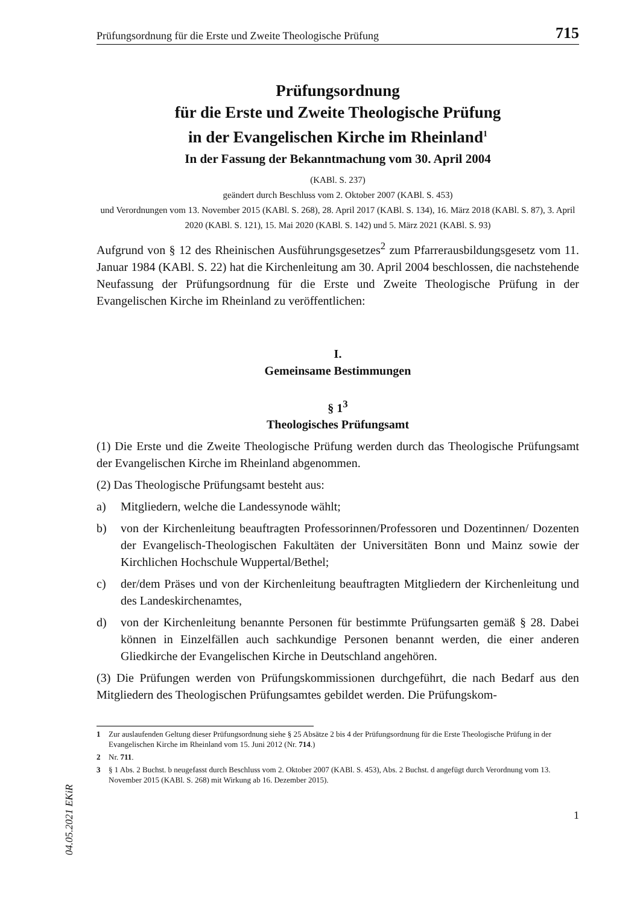Prüfungsordnung für die Erste und Zweite Theologische Prüfung 715
Prüfungsordnung
für die Erste und Zweite Theologische Prüfung
in der Evangelischen Kirche im Rheinland<sup>1</sup>
In der Fassung der Bekanntmachung vom 30. April 2004
(KABl. S. 237)
geändert durch Beschluss vom 2. Oktober 2007 (KABl. S. 453)
und Verordnungen vom 13. November 2015 (KABl. S. 268), 28. April 2017 (KABl. S. 134), 16. März 2018 (KABl. S. 87), 3. April 2020 (KABl. S. 121), 15. Mai 2020 (KABl. S. 142) und 5. März 2021 (KABl. S. 93)
Aufgrund von § 12 des Rheinischen Ausführungsgesetzes<sup>2</sup> zum Pfarrerausbildungsgesetz vom 11. Januar 1984 (KABl. S. 22) hat die Kirchenleitung am 30. April 2004 beschlossen, die nachstehende Neufassung der Prüfungsordnung für die Erste und Zweite Theologische Prüfung in der Evangelischen Kirche im Rheinland zu veröffentlichen:
I.
Gemeinsame Bestimmungen
§ 1<sup>3</sup>
Theologisches Prüfungsamt
(1) Die Erste und die Zweite Theologische Prüfung werden durch das Theologische Prüfungsamt der Evangelischen Kirche im Rheinland abgenommen.
(2) Das Theologische Prüfungsamt besteht aus:
a) Mitgliedern, welche die Landessynode wählt;
b) von der Kirchenleitung beauftragten Professorinnen/Professoren und Dozentinnen/ Dozenten der Evangelisch-Theologischen Fakultäten der Universitäten Bonn und Mainz sowie der Kirchlichen Hochschule Wuppertal/Bethel;
c) der/dem Präses und von der Kirchenleitung beauftragten Mitgliedern der Kirchenleitung und des Landeskirchenamtes,
d) von der Kirchenleitung benannte Personen für bestimmte Prüfungsarten gemäß § 28. Dabei können in Einzelfällen auch sachkundige Personen benannt werden, die einer anderen Gliedkirche der Evangelischen Kirche in Deutschland angehören.
(3) Die Prüfungen werden von Prüfungskommissionen durchgeführt, die nach Bedarf aus den Mitgliedern des Theologischen Prüfungsamtes gebildet werden. Die Prüfungskom-
1 Zur auslaufenden Geltung dieser Prüfungsordnung siehe § 25 Absätze 2 bis 4 der Prüfungsordnung für die Erste Theologische Prüfung in der Evangelischen Kirche im Rheinland vom 15. Juni 2012 (Nr. 714.)
2 Nr. 711.
3 § 1 Abs. 2 Buchst. b neugefasst durch Beschluss vom 2. Oktober 2007 (KABl. S. 453), Abs. 2 Buchst. d angefügt durch Verordnung vom 13. November 2015 (KABl. S. 268) mit Wirkung ab 16. Dezember 2015).
1
04.05.2021 EKiR